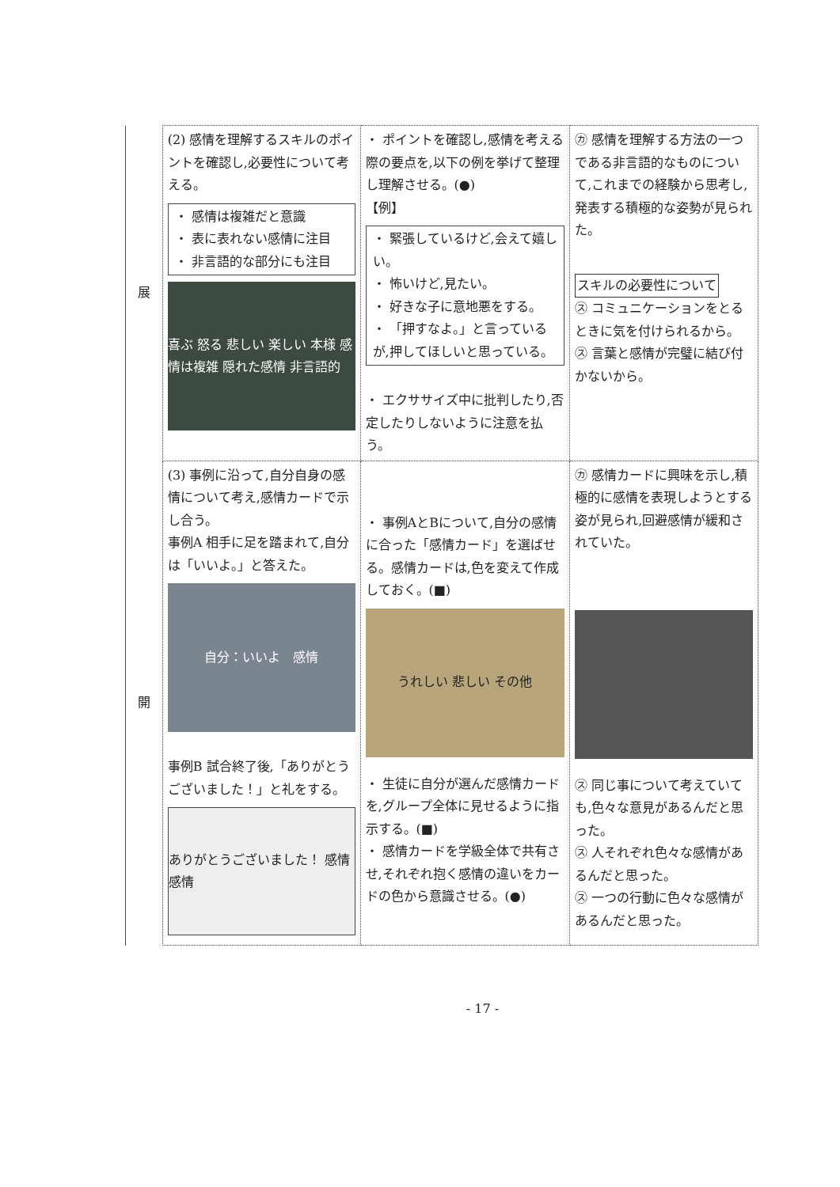| 展 | (2) 感情を理解するスキルのポイントを確認し,必要性について考える。 ・ 感情は複雑だと意識 ・ 表に表れない感情に注目 ・ 非言語的な部分にも注目 喜ぶ 怒る 悲しい 楽しい 本様 感情は複雑 隠れた感情 非言語的 | ・ ポイントを確認し,感情を考える際の要点を,以下の例を挙げて整理し理解させる。(●) 【例】 ・ 緊張しているけど,会えて嬉しい。 ・ 怖いけど,見たい。 ・ 好きな子に意地悪をする。 ・ 「押すなよ。」と言っているが,押してほしいと思っている。 ・ エクササイズ中に批判したり,否定したりしないように注意を払う。 | ㋕ 感情を理解する方法の一つである非言語的なものについて,これまでの経験から思考し,発表する積極的な姿勢が見られた。 スキルの必要性について ㋜ コミュニケーションをとるときに気を付けられるから。 ㋜ 言葉と感情が完璧に結び付かないから。 |
| 開 | (3) 事例に沿って,自分自身の感情について考え,感情カードで示し合う。 事例A 相手に足を踏まれて,自分は「いいよ。」と答えた。 自分：いいよ 感情 事例B 試合終了後,「ありがとうございました！」と礼をする。 ありがとうございました！ 感情 感情 | ・ 事例AとBについて,自分の感情に合った「感情カード」を選ばせる。感情カードは,色を変えて作成しておく。(■) うれしい 悲しい その他 ・ 生徒に自分が選んだ感情カードを,グループ全体に見せるように指示する。(■) ・ 感情カードを学級全体で共有させ,それぞれ抱く感情の違いをカードの色から意識させる。(●) | ㋕ 感情カードに興味を示し,積極的に感情を表現しようとする姿が見られ,回避感情が緩和されていた。 ㋜ 同じ事について考えていても,色々な意見があるんだと思った。 ㋜ 人それぞれ色々な感情があるんだと思った。 ㋜ 一つの行動に色々な感情があるんだと思った。 |
- 17 -